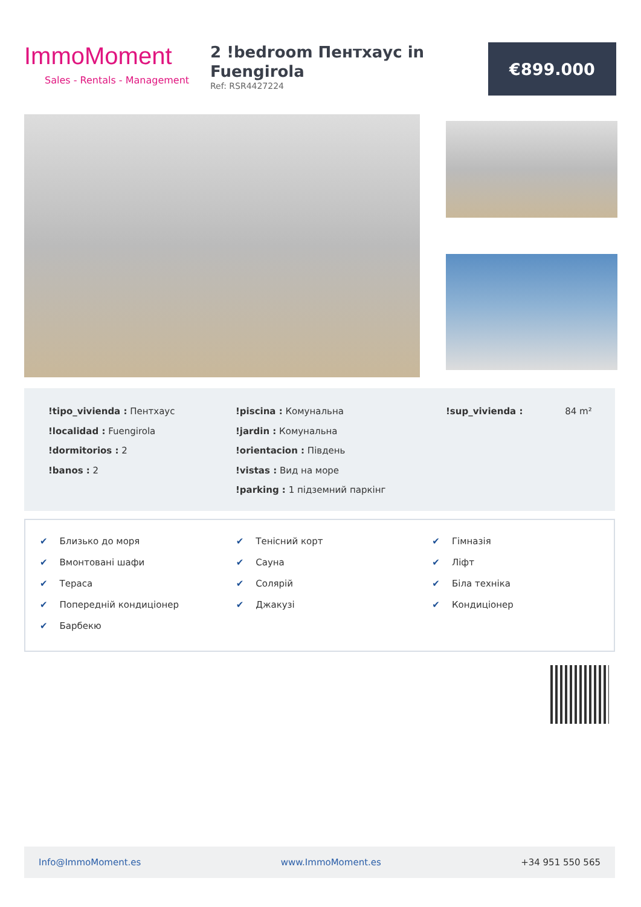ImmoMoment
Sales - Rentals - Management
2 !bedroom Пентхаус in Fuengirola
Ref: RSR4427224
€899.000
!tipo_vivienda : Пентхаус
!localidad : Fuengirola
!dormitorios : 2
!banos : 2
!piscina : Комунальна
!jardin : Комунальна
!orientacion : Південь
!vistas : Вид на море
!parking : 1 підземний паркінг
!sup_vivienda : 84 m²
✔ Близько до моря
✔ Вмонтовані шафи
✔ Тераса
✔ Попередній кондиціонер
✔ Барбекю
✔ Тенісний корт
✔ Сауна
✔ Солярій
✔ Джакузі
✔ Гімназія
✔ Ліфт
✔ Біла техніка
✔ Кондиціонер
Info@ImmoMoment.es www.ImmoMoment.es +34 951 550 565